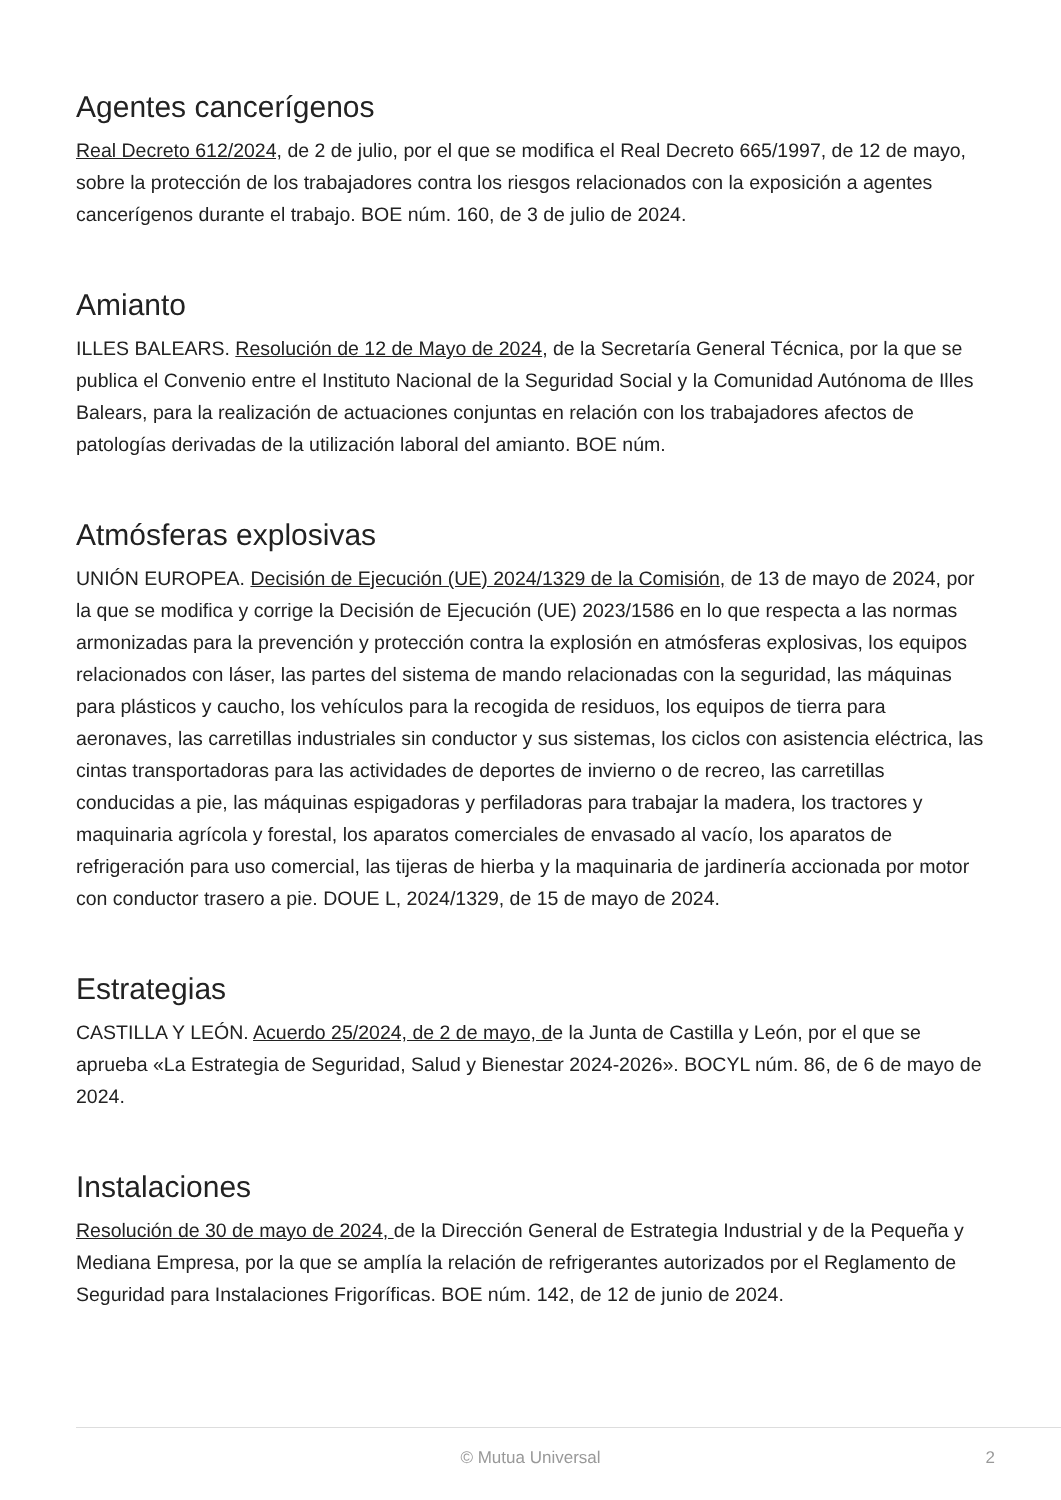Agentes cancerígenos
Real Decreto 612/2024, de 2 de julio, por el que se modifica el Real Decreto 665/1997, de 12 de mayo, sobre la protección de los trabajadores contra los riesgos relacionados con la exposición a agentes cancerígenos durante el trabajo. BOE núm. 160, de 3 de julio de 2024.
Amianto
ILLES BALEARS. Resolución de 12 de Mayo de 2024, de la Secretaría General Técnica, por la que se publica el Convenio entre el Instituto Nacional de la Seguridad Social y la Comunidad Autónoma de Illes Balears, para la realización de actuaciones conjuntas en relación con los trabajadores afectos de patologías derivadas de la utilización laboral del amianto. BOE núm.
Atmósferas explosivas
UNIÓN EUROPEA. Decisión de Ejecución (UE) 2024/1329 de la Comisión, de 13 de mayo de 2024, por la que se modifica y corrige la Decisión de Ejecución (UE) 2023/1586 en lo que respecta a las normas armonizadas para la prevención y protección contra la explosión en atmósferas explosivas, los equipos relacionados con láser, las partes del sistema de mando relacionadas con la seguridad, las máquinas para plásticos y caucho, los vehículos para la recogida de residuos, los equipos de tierra para aeronaves, las carretillas industriales sin conductor y sus sistemas, los ciclos con asistencia eléctrica, las cintas transportadoras para las actividades de deportes de invierno o de recreo, las carretillas conducidas a pie, las máquinas espigadoras y perfiladoras para trabajar la madera, los tractores y maquinaria agrícola y forestal, los aparatos comerciales de envasado al vacío, los aparatos de refrigeración para uso comercial, las tijeras de hierba y la maquinaria de jardinería accionada por motor con conductor trasero a pie. DOUE L, 2024/1329, de 15 de mayo de 2024.
Estrategias
CASTILLA Y LEÓN. Acuerdo 25/2024, de 2 de mayo, de la Junta de Castilla y León, por el que se aprueba «La Estrategia de Seguridad, Salud y Bienestar 2024-2026». BOCYL núm. 86, de 6 de mayo de 2024.
Instalaciones
Resolución de 30 de mayo de 2024, de la Dirección General de Estrategia Industrial y de la Pequeña y Mediana Empresa, por la que se amplía la relación de refrigerantes autorizados por el Reglamento de Seguridad para Instalaciones Frigoríficas. BOE núm. 142, de 12 de junio de 2024.
© Mutua Universal
2